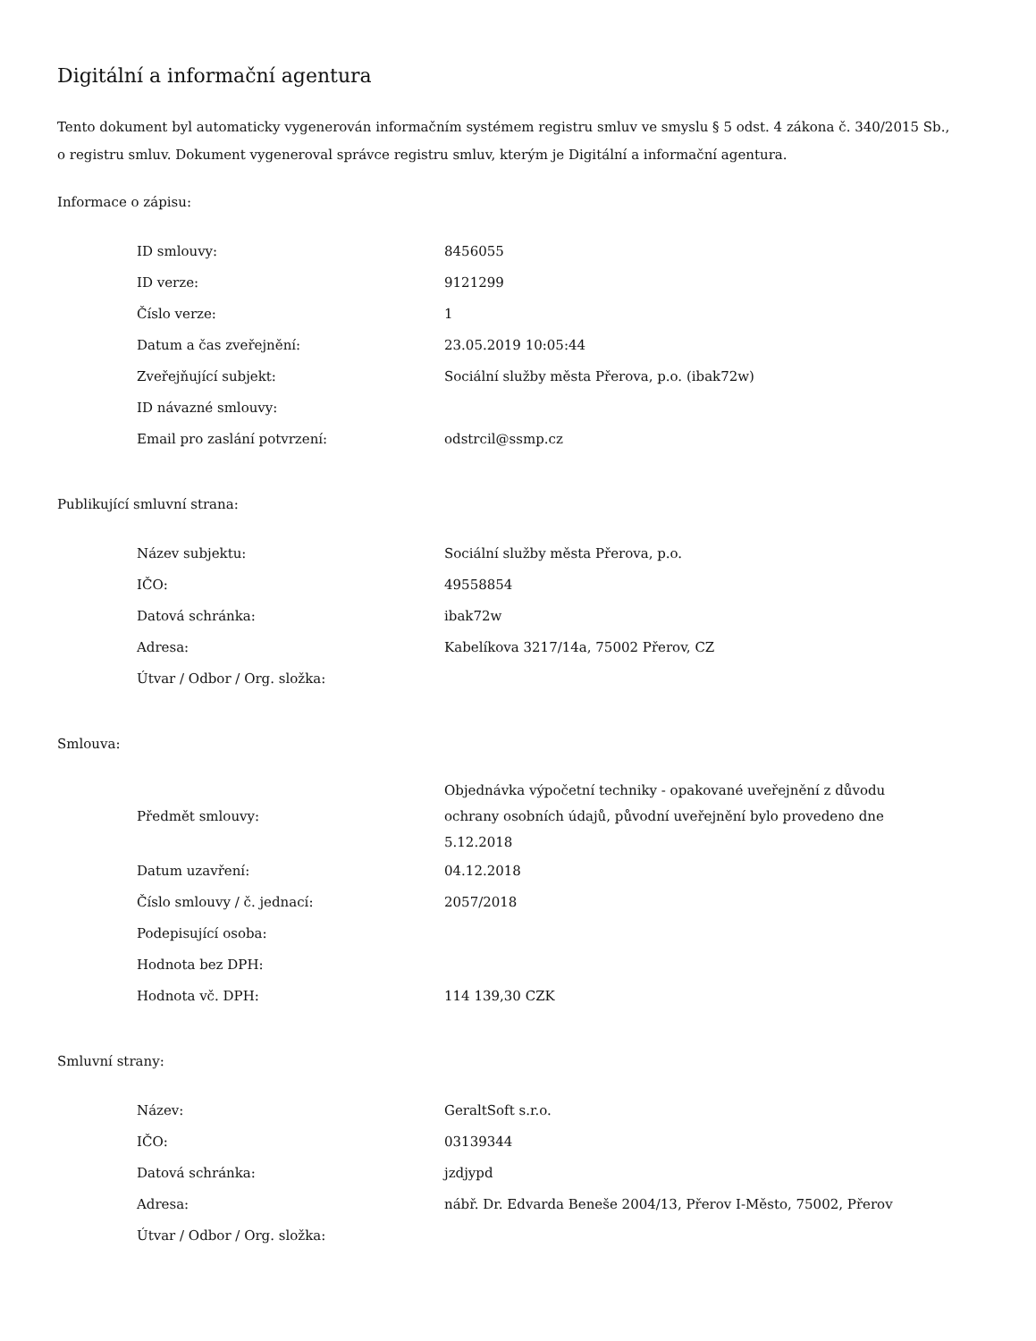Digitální a informační agentura
Tento dokument byl automaticky vygenerován informačním systémem registru smluv ve smyslu § 5 odst. 4 zákona č. 340/2015 Sb., o registru smluv. Dokument vygeneroval správce registru smluv, kterým je Digitální a informační agentura.
Informace o zápisu:
| ID smlouvy: | 8456055 |
| ID verze: | 9121299 |
| Číslo verze: | 1 |
| Datum a čas zveřejnění: | 23.05.2019 10:05:44 |
| Zveřejňující subjekt: | Sociální služby města Přerova, p.o. (ibak72w) |
| ID návazné smlouvy: | |
| Email pro zaslání potvrzení: | odstrcil@ssmp.cz |
Publikující smluvní strana:
| Název subjektu: | Sociální služby města Přerova, p.o. |
| IČO: | 49558854 |
| Datová schránka: | ibak72w |
| Adresa: | Kabelíkova 3217/14a, 75002 Přerov, CZ |
| Útvar / Odbor / Org. složka: | |
Smlouva:
| Předmět smlouvy: | Objednávka výpočetní techniky - opakované uveřejnění z důvodu ochrany osobních údajů, původní uveřejnění bylo provedeno dne 5.12.2018 |
| Datum uzavření: | 04.12.2018 |
| Číslo smlouvy / č. jednací: | 2057/2018 |
| Podepisující osoba: | |
| Hodnota bez DPH: | |
| Hodnota vč. DPH: | 114 139,30 CZK |
Smluvní strany:
| Název: | GeraltSoft s.r.o. |
| IČO: | 03139344 |
| Datová schránka: | jzdjypd |
| Adresa: | nábř. Dr. Edvarda Beneše 2004/13, Přerov I-Město, 75002, Přerov |
| Útvar / Odbor / Org. složka: | |